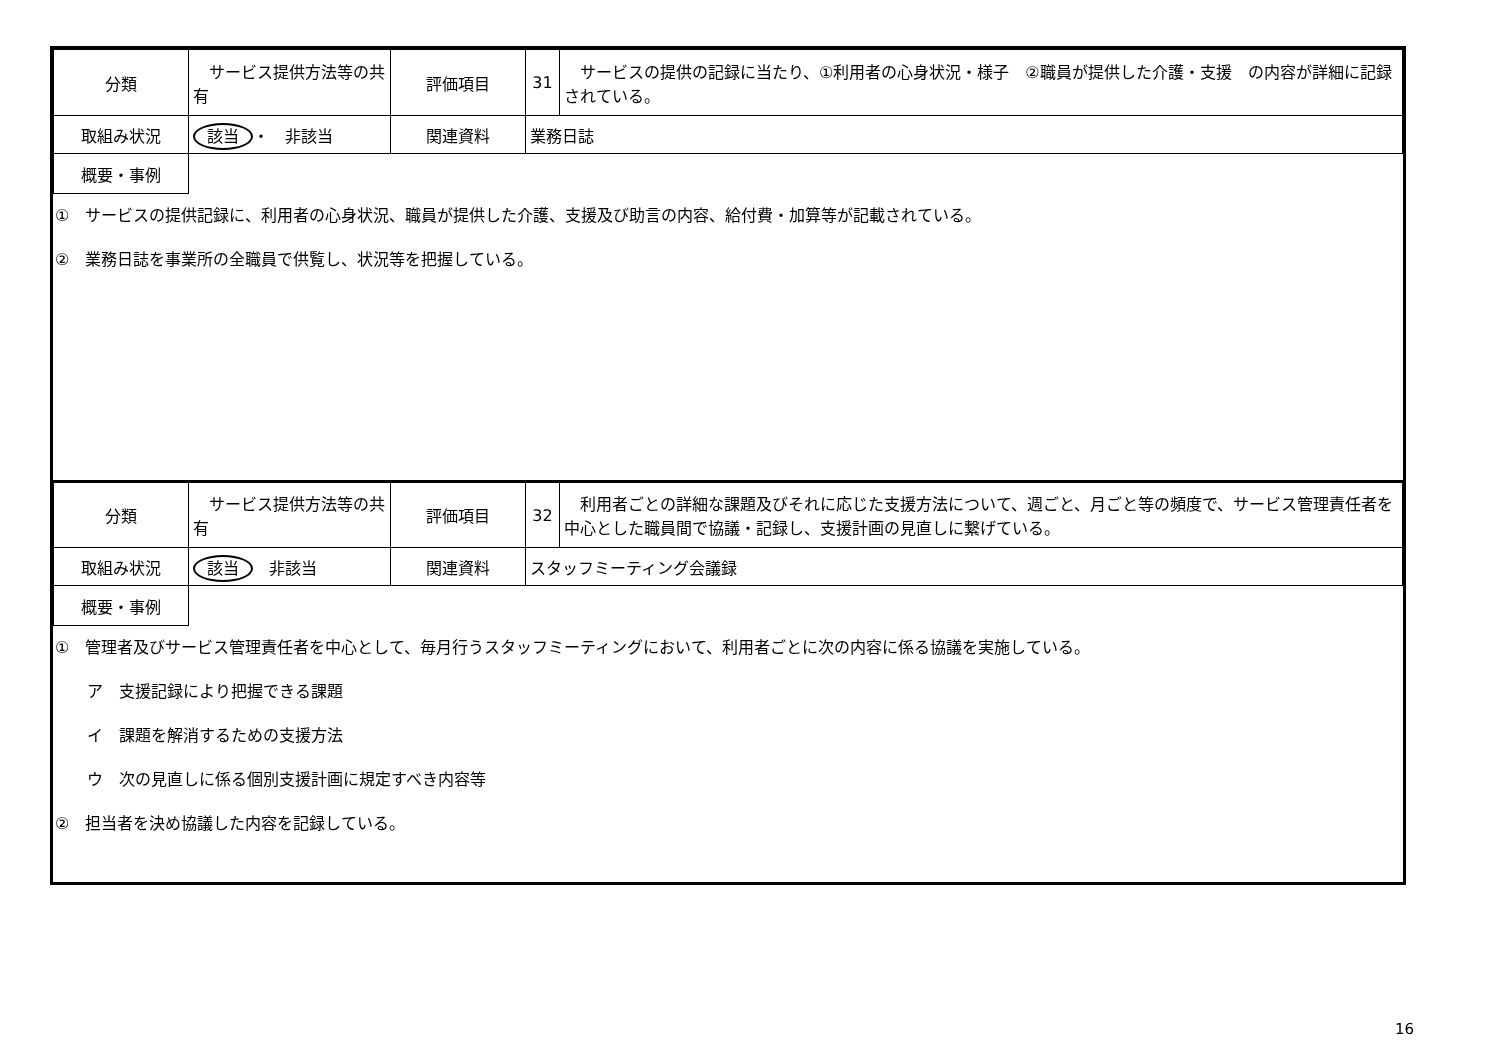| 分類 | サービス提供方法等の共有 | 評価項目 | 31 | サービスの提供の記録に当たり、①利用者の心身状況・様子 ②職員が提供した介護・支援 の内容が詳細に記録されている。 |
| 取組み状況 | 該当 ・ 非該当 | 関連資料 | 業務日誌 | |
| 概要・事例 | | | | |
①　サービスの提供記録に、利用者の心身状況、職員が提供した介護、支援及び助言の内容、給付費・加算等が記載されている。
②　業務日誌を事業所の全職員で供覧し、状況等を把握している。
| 分類 | サービス提供方法等の共有 | 評価項目 | 32 | 利用者ごとの詳細な課題及びそれに応じた支援方法について、週ごと、月ごと等の頻度で、サービス管理責任者を中心とした職員間で協議・記録し、支援計画の見直しに繋げている。 |
| 取組み状況 | 該当 非該当 | 関連資料 | スタッフミーティング会議録 | |
| 概要・事例 | | | | |
①　管理者及びサービス管理責任者を中心として、毎月行うスタッフミーティングにおいて、利用者ごとに次の内容に係る協議を実施している。
　　ア　支援記録により把握できる課題
　　イ　課題を解消するための支援方法
　　ウ　次の見直しに係る個別支援計画に規定すべき内容等
②　担当者を決め協議した内容を記録している。
16